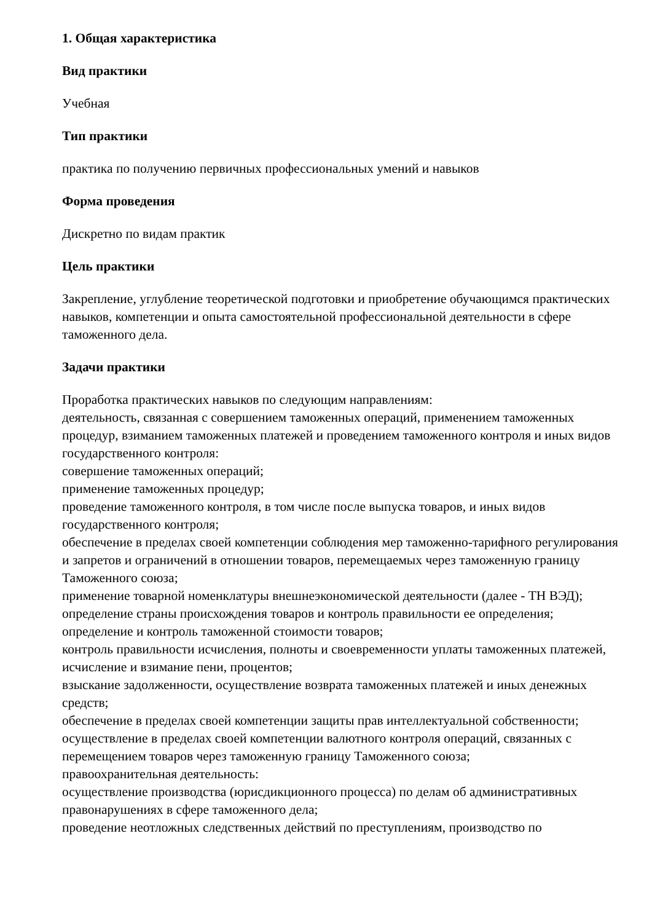1. Общая характеристика
Вид практики
Учебная
Тип практики
практика по получению первичных профессиональных умений и навыков
Форма проведения
Дискретно по видам практик
Цель практики
Закрепление, углубление теоретической подготовки и приобретение обучающимся практических навыков, компетенции и опыта самостоятельной профессиональной деятельности в сфере таможенного дела.
Задачи практики
Проработка практических навыков по следующим направлениям:
деятельность, связанная с совершением таможенных операций, применением таможенных процедур, взиманием таможенных платежей и проведением таможенного контроля и иных видов государственного контроля:
совершение таможенных операций;
применение таможенных процедур;
проведение таможенного контроля, в том числе после выпуска товаров, и иных видов государственного контроля;
обеспечение в пределах своей компетенции соблюдения мер таможенно-тарифного регулирования и запретов и ограничений в отношении товаров, перемещаемых через таможенную границу Таможенного союза;
применение товарной номенклатуры внешнеэкономической деятельности (далее - ТН ВЭД);
определение страны происхождения товаров и контроль правильности ее определения;
определение и контроль таможенной стоимости товаров;
контроль правильности исчисления, полноты и своевременности уплаты таможенных платежей, исчисление и взимание пени, процентов;
взыскание задолженности, осуществление возврата таможенных платежей и иных денежных средств;
обеспечение в пределах своей компетенции защиты прав интеллектуальной собственности;
осуществление в пределах своей компетенции валютного контроля операций, связанных с перемещением товаров через таможенную границу Таможенного союза;
правоохранительная деятельность:
осуществление производства (юрисдикционного процесса) по делам об административных правонарушениях в сфере таможенного дела;
проведение неотложных следственных действий по преступлениям, производство по